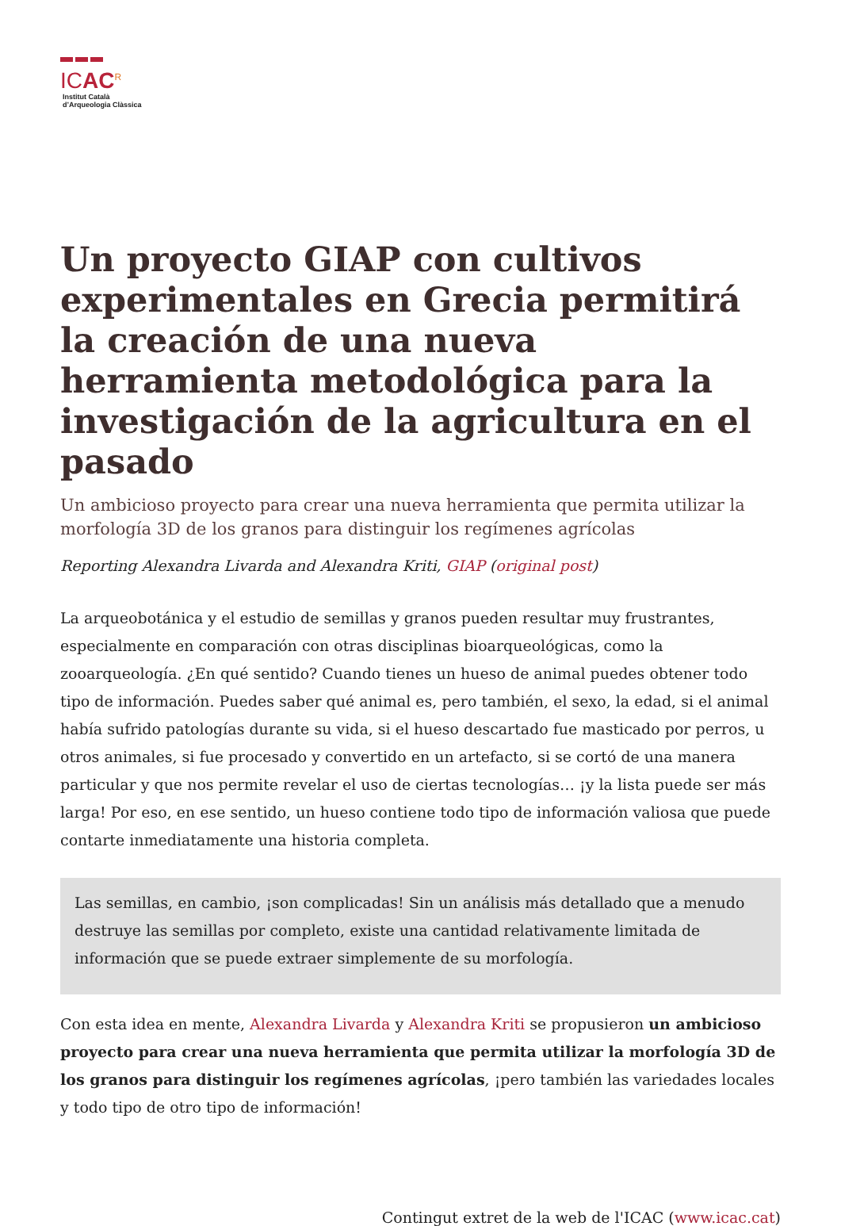ICAC<sup>R</sup>
Institut Català
d’Arqueologia Clàssica
Un proyecto GIAP con cultivos experimentales en Grecia permitirá la creación de una nueva herramienta metodológica para la investigación de la agricultura en el pasado
Un ambicioso proyecto para crear una nueva herramienta que permita utilizar la morfología 3D de los granos para distinguir los regímenes agrícolas
Reporting Alexandra Livarda and Alexandra Kriti, GIAP (original post)
La arqueobotánica y el estudio de semillas y granos pueden resultar muy frustrantes, especialmente en comparación con otras disciplinas bioarqueológicas, como la zooarqueología. ¿En qué sentido? Cuando tienes un hueso de animal puedes obtener todo tipo de información. Puedes saber qué animal es, pero también, el sexo, la edad, si el animal había sufrido patologías durante su vida, si el hueso descartado fue masticado por perros, u otros animales, si fue procesado y convertido en un artefacto, si se cortó de una manera particular y que nos permite revelar el uso de ciertas tecnologías… ¡y la lista puede ser más larga! Por eso, en ese sentido, un hueso contiene todo tipo de información valiosa que puede contarte inmediatamente una historia completa.
Las semillas, en cambio, ¡son complicadas! Sin un análisis más detallado que a menudo destruye las semillas por completo, existe una cantidad relativamente limitada de información que se puede extraer simplemente de su morfología.
Con esta idea en mente, Alexandra Livarda y Alexandra Kriti se propusieron un ambicioso proyecto para crear una nueva herramienta que permita utilizar la morfología 3D de los granos para distinguir los regímenes agrícolas, ¡pero también las variedades locales y todo tipo de otro tipo de información!
Contingut extret de la web de l'ICAC (www.icac.cat)